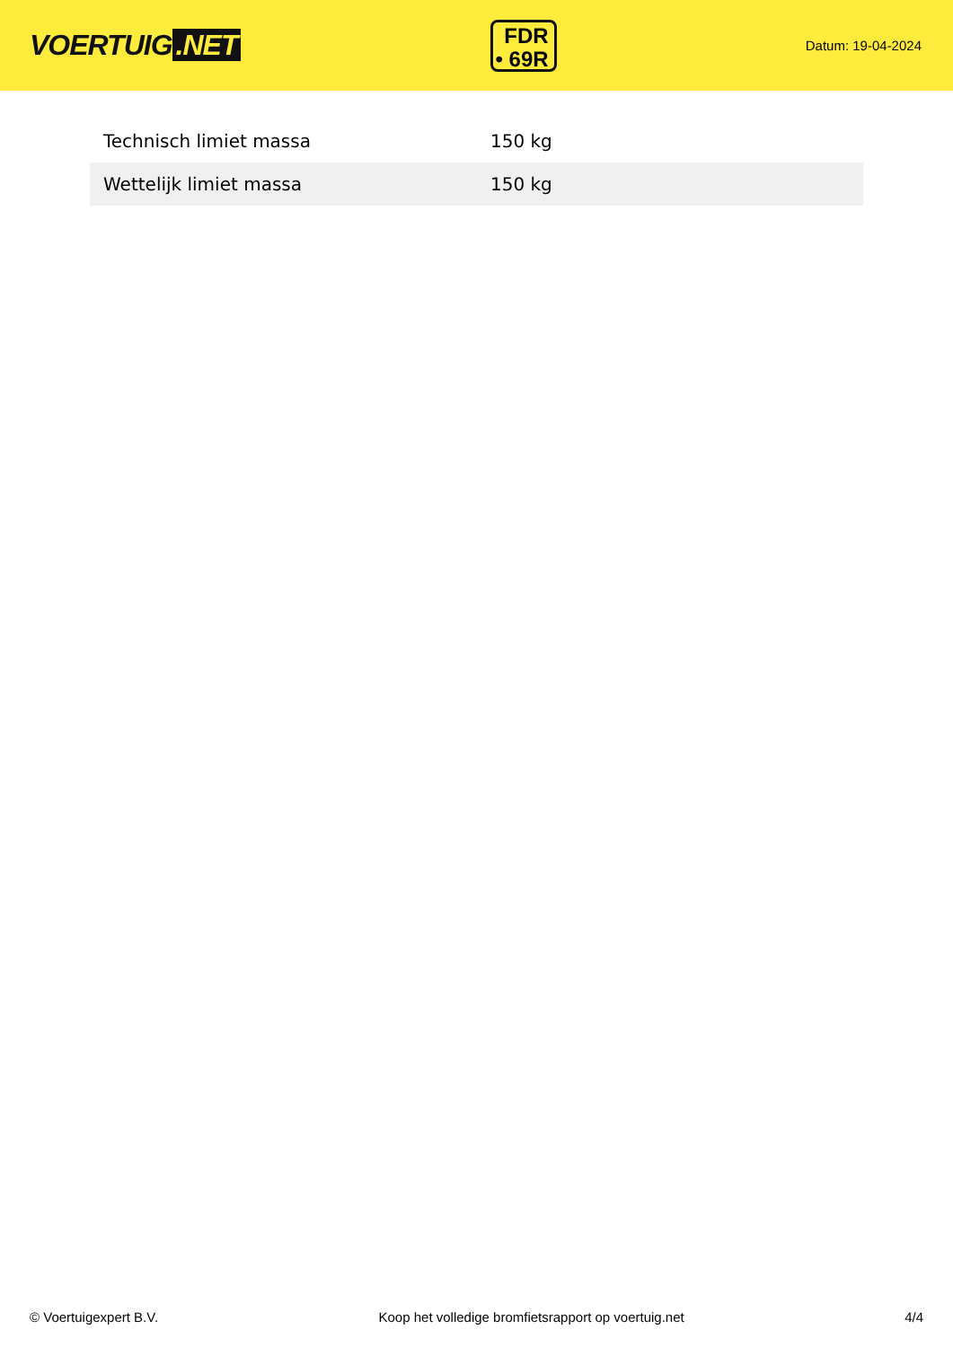VOERTUIG.NET
FDR
• 69R
Datum: 19-04-2024
| Technisch limiet massa | 150 kg |
| Wettelijk limiet massa | 150 kg |
© Voertuigexpert B.V. Koop het volledige bromfietsrapport op voertuig.net 4/4